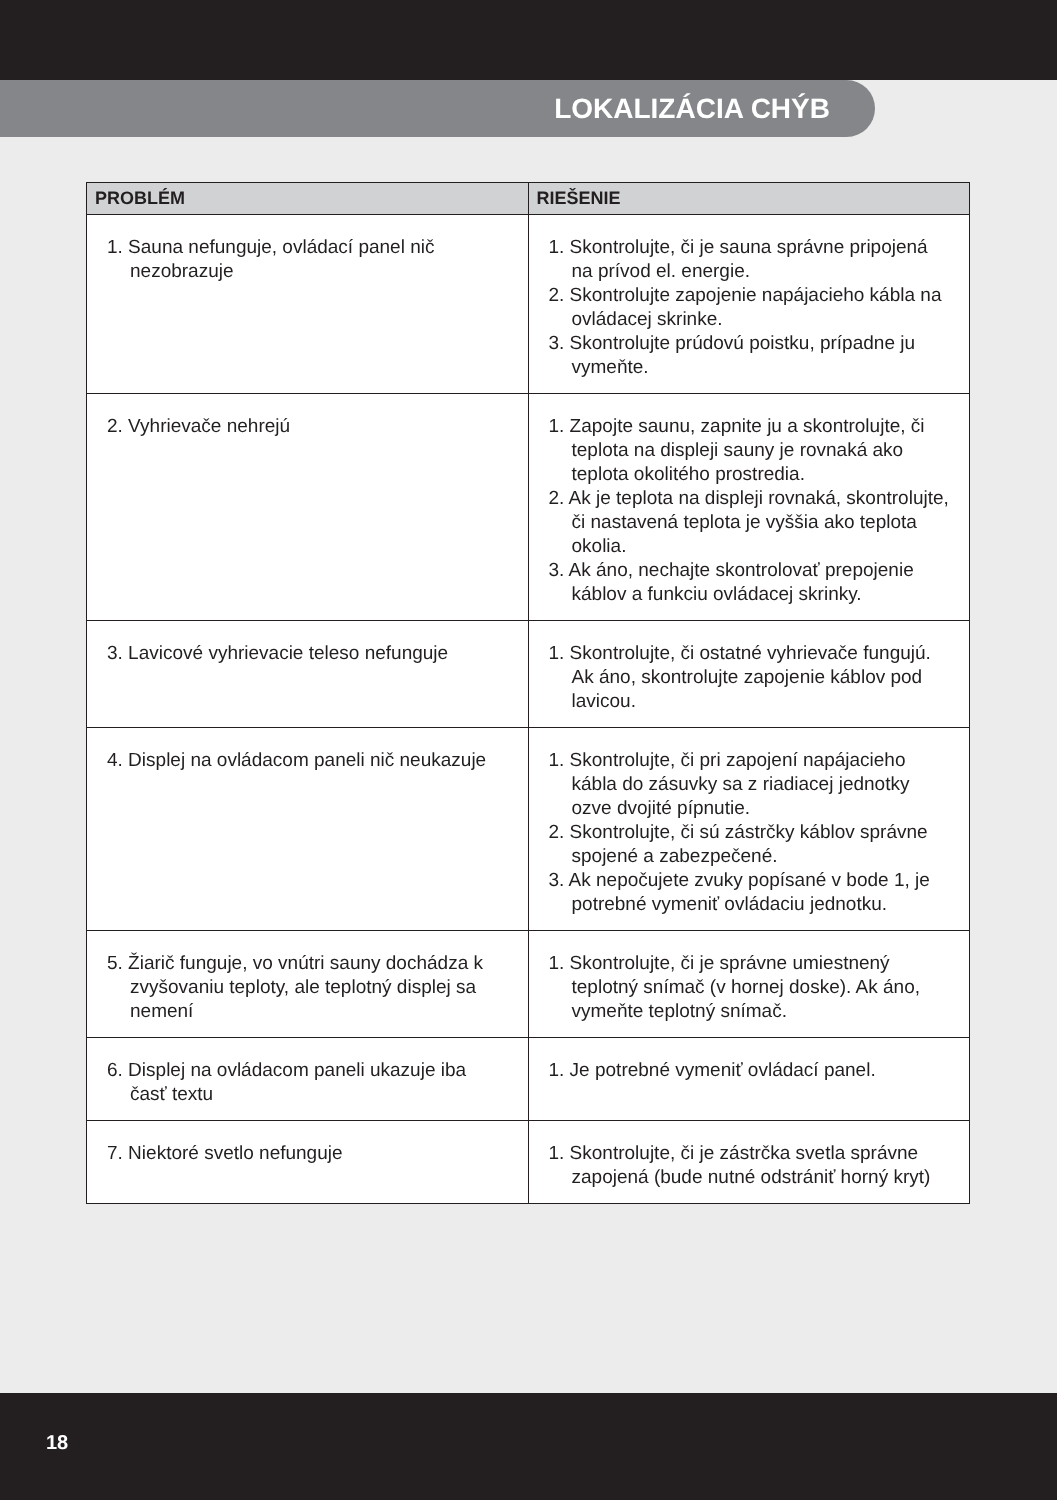LOKALIZÁCIA CHÝB
| PROBLÉM | RIEŠENIE |
| --- | --- |
| 1. Sauna nefunguje, ovládací panel nič nezobrazuje | 1. Skontrolujte, či je sauna správne pripojená na prívod el. energie. 2. Skontrolujte zapojenie napájacieho kábla na ovládacej skrinke. 3. Skontrolujte prúdovú poistku, prípadne ju vymeňte. |
| 2. Vyhrievače nehrejú | 1. Zapojte saunu, zapnite ju a skontrolujte, či teplota na displeji sauny je rovnaká ako teplota okolitého prostredia. 2. Ak je teplota na displeji rovnaká, skontrolujte, či nastavená teplota je vyššia ako teplota okolia. 3. Ak áno, nechajte skontrolovať prepojenie káblov a funkciu ovládacej skrinky. |
| 3. Lavicové vyhrievacie teleso nefunguje | 1. Skontrolujte, či ostatné vyhrievače fungujú. Ak áno, skontrolujte zapojenie káblov pod lavicou. |
| 4. Displej na ovládacom paneli nič neukazuje | 1. Skontrolujte, či pri zapojení napájacieho kábla do zásuvky sa z riadiacej jednotky ozve dvojité pípnutie. 2. Skontrolujte, či sú zástrčky káblov správne spojené a zabezpečené. 3. Ak nepočujete zvuky popísané v bode 1, je potrebné vymeniť ovládaciu jednotku. |
| 5. Žiarič funguje, vo vnútri sauny dochádza k zvyšovaniu teploty, ale teplotný displej sa nemení | 1. Skontrolujte, či je správne umiestnený teplotný snímač (v hornej doske). Ak áno, vymeňte teplotný snímač. |
| 6. Displej na ovládacom paneli ukazuje iba časť textu | 1. Je potrebné vymeniť ovládací panel. |
| 7. Niektoré svetlo nefunguje | 1. Skontrolujte, či je zástrčka svetla správne zapojená (bude nutné odstrániť horný kryt) |
18